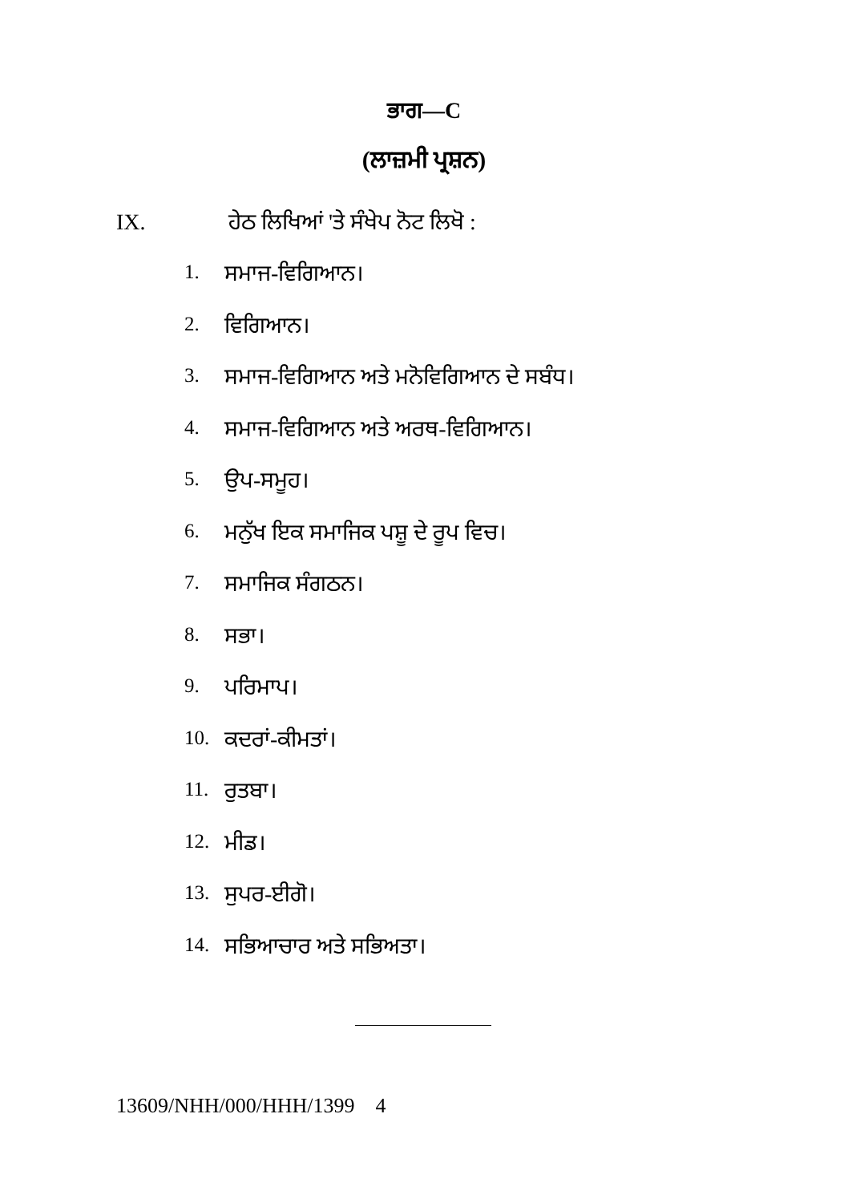ਭਾਗ—C
(ਲਾਜ਼ਮੀ ਪ੍ਰਸ਼ਨ)
IX. ਹੇਠ ਲਿਖਿਆਂ 'ਤੇ ਸੰਖੇਪ ਨੋਟ ਲਿਖੋ :
1. ਸਮਾਜ-ਵਿਗਿਆਨ।
2. ਵਿਗਿਆਨ।
3. ਸਮਾਜ-ਵਿਗਿਆਨ ਅਤੇ ਮਨੋਵਿਗਿਆਨ ਦੇ ਸਬੰਧ।
4. ਸਮਾਜ-ਵਿਗਿਆਨ ਅਤੇ ਅਰਥ-ਵਿਗਿਆਨ।
5. ਉਪ-ਸਮੂਹ।
6. ਮਨੁੱਖ ਇਕ ਸਮਾਜਿਕ ਪਸ਼ੂ ਦੇ ਰੂਪ ਵਿਚ।
7. ਸਮਾਜਿਕ ਸੰਗਠਨ।
8. ਸਭਾ।
9. ਪਰਿਮਾਪ।
10. ਕਦਰਾਂ-ਕੀਮਤਾਂ।
11. ਰੁਤਬਾ।
12. ਮੀਡ।
13. ਸੁਪਰ-ਈਗੋ।
14. ਸਭਿਆਚਾਰ ਅਤੇ ਸਭਿਅਤਾ।
13609/NHH/000/HHH/1399 4